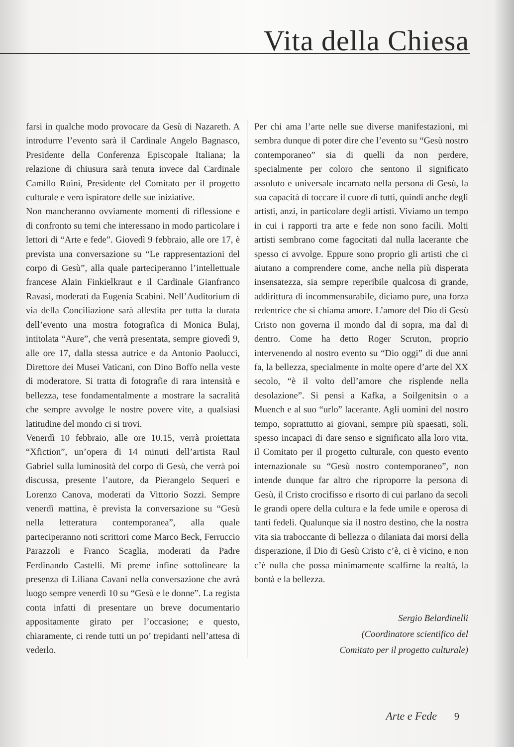Vita della Chiesa
farsi in qualche modo provocare da Gesù di Nazareth. A introdurre l’evento sarà il Cardinale Angelo Bagnasco, Presidente della Conferenza Episcopale Italiana; la relazione di chiusura sarà tenuta invece dal Cardinale Camillo Ruini, Presidente del Comitato per il progetto culturale e vero ispiratore delle sue iniziative.
Non mancheranno ovviamente momenti di riflessione e di confronto su temi che interessano in modo particolare i lettori di “Arte e fede”. Giovedì 9 febbraio, alle ore 17, è prevista una conversazione su “Le rappresentazioni del corpo di Gesù”, alla quale parteciperanno l’intellettuale francese Alain Finkielkraut e il Cardinale Gianfranco Ravasi, moderati da Eugenia Scabini. Nell’Auditorium di via della Conciliazione sarà allestita per tutta la durata dell’evento una mostra fotografica di Monica Bulaj, intitolata “Aure”, che verrà presentata, sempre giovedì 9, alle ore 17, dalla stessa autrice e da Antonio Paolucci, Direttore dei Musei Vaticani, con Dino Boffo nella veste di moderatore. Si tratta di fotografie di rara intensità e bellezza, tese fondamentalmente a mostrare la sacralità che sempre avvolge le nostre povere vite, a qualsiasi latitudine del mondo ci si trovi.
Venerdì 10 febbraio, alle ore 10.15, verrà proiettata “Xfiction”, un’opera di 14 minuti dell’artista Raul Gabriel sulla luminosità del corpo di Gesù, che verrà poi discussa, presente l’autore, da Pierangelo Sequeri e Lorenzo Canova, moderati da Vittorio Sozzi. Sempre venerdì mattina, è prevista la conversazione su “Gesù nella letteratura contemporanea”, alla quale parteciperanno noti scrittori come Marco Beck, Ferruccio Parazzoli e Franco Scaglia, moderati da Padre Ferdinando Castelli. Mi preme infine sottolineare la presenza di Liliana Cavani nella conversazione che avrà luogo sempre venerdì 10 su “Gesù e le donne”. La regista conta infatti di presentare un breve documentario appositamente girato per l’occasione; e questo, chiaramente, ci rende tutti un po’ trepidanti nell’attesa di vederlo.
Per chi ama l’arte nelle sue diverse manifestazioni, mi sembra dunque di poter dire che l’evento su “Gesù nostro contemporaneo” sia di quelli da non perdere, specialmente per coloro che sentono il significato assoluto e universale incarnato nella persona di Gesù, la sua capacità di toccare il cuore di tutti, quindi anche degli artisti, anzi, in particolare degli artisti. Viviamo un tempo in cui i rapporti tra arte e fede non sono facili. Molti artisti sembrano come fagocitati dal nulla lacerante che spesso ci avvolge. Eppure sono proprio gli artisti che ci aiutano a comprendere come, anche nella più disperata insensatezza, sia sempre reperibile qualcosa di grande, addirittura di incommensurabile, diciamo pure, una forza redentrice che si chiama amore. L’amore del Dio di Gesù Cristo non governa il mondo dal di sopra, ma dal di dentro. Come ha detto Roger Scruton, proprio intervenendo al nostro evento su “Dio oggi” di due anni fa, la bellezza, specialmente in molte opere d’arte del XX secolo, “è il volto dell’amore che risplende nella desolazione”. Si pensi a Kafka, a Soilgenitsin o a Muench e al suo “urlo” lacerante. Agli uomini del nostro tempo, soprattutto ai giovani, sempre più spaesati, soli, spesso incapaci di dare senso e significato alla loro vita, il Comitato per il progetto culturale, con questo evento internazionale su “Gesù nostro contemporaneo”, non intende dunque far altro che riproporre la persona di Gesù, il Cristo crocifisso e risorto di cui parlano da secoli le grandi opere della cultura e la fede umile e operosa di tanti fedeli. Qualunque sia il nostro destino, che la nostra vita sia traboccante di bellezza o dilaniata dai morsi della disperazione, il Dio di Gesù Cristo c’è, ci è vicino, e non c’è nulla che possa minimamente scalfirne la realtà, la bontà e la bellezza.
Sergio Belardinelli
(Coordinatore scientifico del
Comitato per il progetto culturale)
Arte e Fede 9